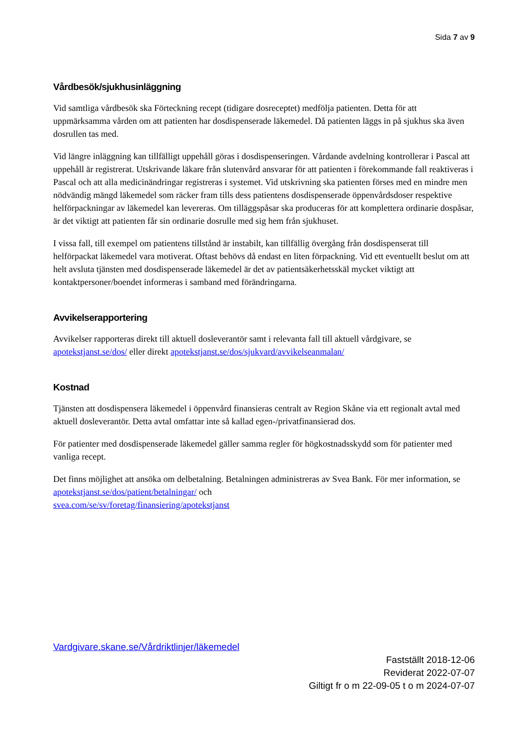Sida 7 av 9
Vårdbesök/sjukhusinläggning
Vid samtliga vårdbesök ska Förteckning recept (tidigare dosreceptet) medfölja patienten. Detta för att uppmärksamma vården om att patienten har dosdispenserade läkemedel. Då patienten läggs in på sjukhus ska även dosrullen tas med.
Vid längre inläggning kan tillfälligt uppehåll göras i dosdispenseringen. Vårdande avdelning kontrollerar i Pascal att uppehåll är registrerat. Utskrivande läkare från slutenvård ansvarar för att patienten i förekommande fall reaktiveras i Pascal och att alla medicinändringar registreras i systemet. Vid utskrivning ska patienten förses med en mindre men nödvändig mängd läkemedel som räcker fram tills dess patientens dosdispenserade öppenvårdsdoser respektive helförpackningar av läkemedel kan levereras. Om tilläggspåsar ska produceras för att komplettera ordinarie dospåsar, är det viktigt att patienten får sin ordinarie dosrulle med sig hem från sjukhuset.
I vissa fall, till exempel om patientens tillstånd är instabilt, kan tillfällig övergång från dosdispenserat till helförpackat läkemedel vara motiverat. Oftast behövs då endast en liten förpackning. Vid ett eventuellt beslut om att helt avsluta tjänsten med dosdispenserade läkemedel är det av patientsäkerhetsskäl mycket viktigt att kontaktpersoner/boendet informeras i samband med förändringarna.
Avvikelserapportering
Avvikelser rapporteras direkt till aktuell dosleverantör samt i relevanta fall till aktuell vårdgivare, se apotekstjanst.se/dos/ eller direkt apotekstjanst.se/dos/sjukvard/avvikelseanmalan/
Kostnad
Tjänsten att dosdispensera läkemedel i öppenvård finansieras centralt av Region Skåne via ett regionalt avtal med aktuell dosleverantör. Detta avtal omfattar inte så kallad egen-/privatfinansierad dos.
För patienter med dosdispenserade läkemedel gäller samma regler för högkostnadsskydd som för patienter med vanliga recept.
Det finns möjlighet att ansöka om delbetalning. Betalningen administreras av Svea Bank. För mer information, se apotekstjanst.se/dos/patient/betalningar/ och
svea.com/se/sv/foretag/finansiering/apotekstjanst
Vardgivare.skane.se/Vårdriktlinjer/läkemedel
Fastställt 2018-12-06
Reviderat 2022-07-07
Giltigt fr o m 22-09-05 t o m 2024-07-07